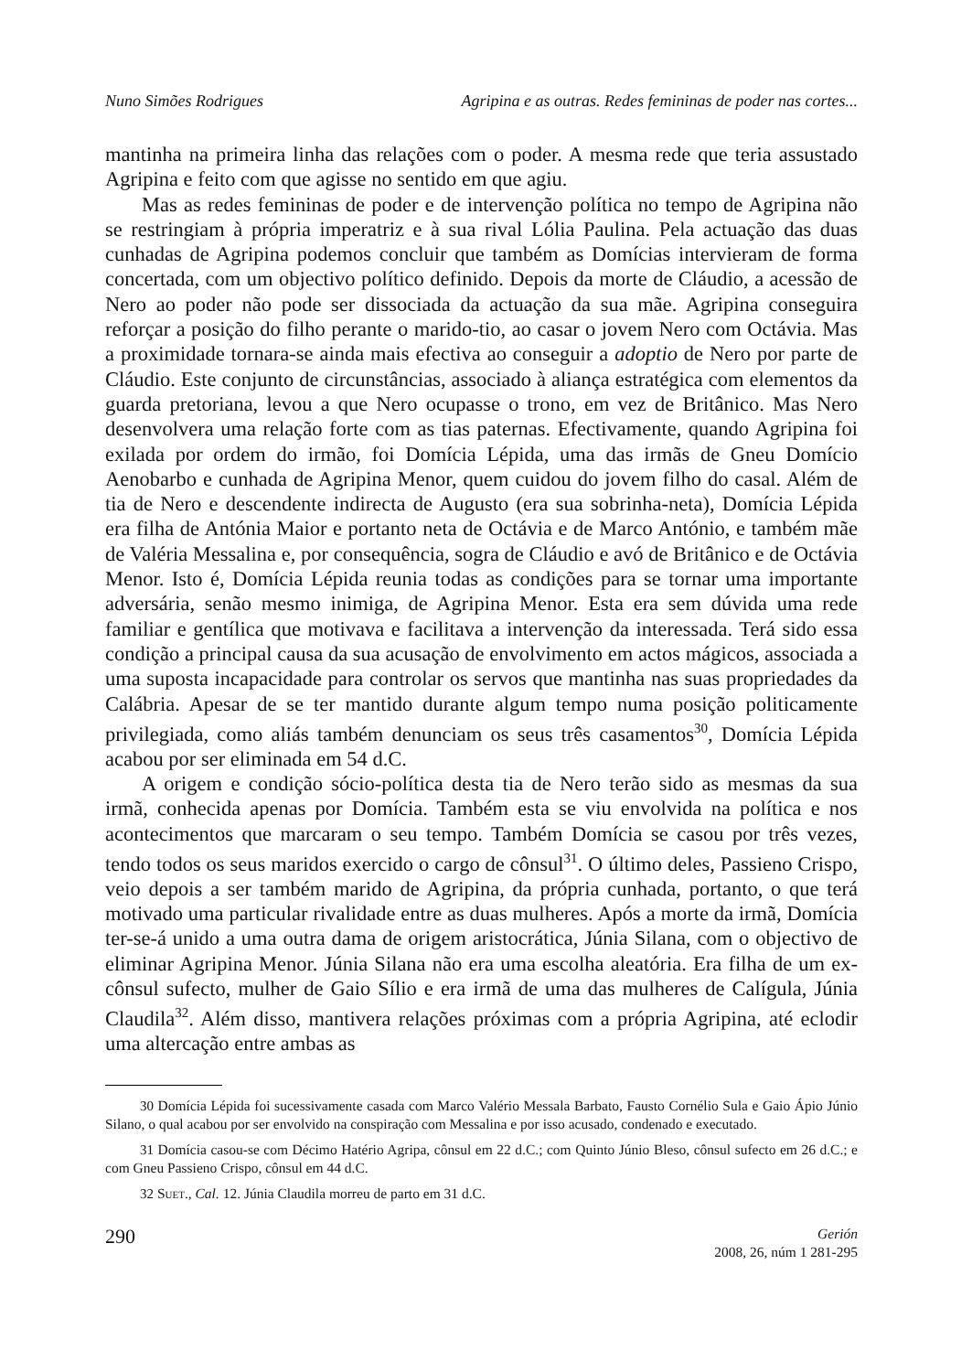Nuno Simões Rodrigues Agripina e as outras. Redes femininas de poder nas cortes...
mantinha na primeira linha das relações com o poder. A mesma rede que teria assustado Agripina e feito com que agisse no sentido em que agiu.
Mas as redes femininas de poder e de intervenção política no tempo de Agripina não se restringiam à própria imperatriz e à sua rival Lólia Paulina. Pela actuação das duas cunhadas de Agripina podemos concluir que também as Domícias intervieram de forma concertada, com um objectivo político definido. Depois da morte de Cláudio, a acessão de Nero ao poder não pode ser dissociada da actuação da sua mãe. Agripina conseguira reforçar a posição do filho perante o marido-tio, ao casar o jovem Nero com Octávia. Mas a proximidade tornara-se ainda mais efectiva ao conseguir a adoptio de Nero por parte de Cláudio. Este conjunto de circunstâncias, associado à aliança estratégica com elementos da guarda pretoriana, levou a que Nero ocupasse o trono, em vez de Britânico. Mas Nero desenvolvera uma relação forte com as tias paternas. Efectivamente, quando Agripina foi exilada por ordem do irmão, foi Domícia Lépida, uma das irmãs de Gneu Domício Aenobarbo e cunhada de Agripina Menor, quem cuidou do jovem filho do casal. Além de tia de Nero e descendente indirecta de Augusto (era sua sobrinha-neta), Domícia Lépida era filha de Antónia Maior e portanto neta de Octávia e de Marco António, e também mãe de Valéria Messalina e, por consequência, sogra de Cláudio e avó de Britânico e de Octávia Menor. Isto é, Domícia Lépida reunia todas as condições para se tornar uma importante adversária, senão mesmo inimiga, de Agripina Menor. Esta era sem dúvida uma rede familiar e gentílica que motivava e facilitava a intervenção da interessada. Terá sido essa condição a principal causa da sua acusação de envolvimento em actos mágicos, associada a uma suposta incapacidade para controlar os servos que mantinha nas suas propriedades da Calábria. Apesar de se ter mantido durante algum tempo numa posição politicamente privilegiada, como aliás também denunciam os seus três casamentos<sup>30</sup>, Domícia Lépida acabou por ser eliminada em 54 d.C.
A origem e condição sócio-política desta tia de Nero terão sido as mesmas da sua irmã, conhecida apenas por Domícia. Também esta se viu envolvida na política e nos acontecimentos que marcaram o seu tempo. Também Domícia se casou por três vezes, tendo todos os seus maridos exercido o cargo de cônsul<sup>31</sup>. O último deles, Passieno Crispo, veio depois a ser também marido de Agripina, da própria cunhada, portanto, o que terá motivado uma particular rivalidade entre as duas mulheres. Após a morte da irmã, Domícia ter-se-á unido a uma outra dama de origem aristocrática, Júnia Silana, com o objectivo de eliminar Agripina Menor. Júnia Silana não era uma escolha aleatória. Era filha de um ex-cônsul sufecto, mulher de Gaio Sílio e era irmã de uma das mulheres de Calígula, Júnia Claudila<sup>32</sup>. Além disso, mantivera relações próximas com a própria Agripina, até eclodir uma altercação entre ambas as
<sup>30</sup> Domícia Lépida foi sucessivamente casada com Marco Valério Messala Barbato, Fausto Cornélio Sula e Gaio Ápio Júnio Silano, o qual acabou por ser envolvido na conspiração com Messalina e por isso acusado, condenado e executado.
<sup>31</sup> Domícia casou-se com Décimo Hatério Agripa, cônsul em 22 d.C.; com Quinto Júnio Bleso, cônsul sufecto em 26 d.C.; e com Gneu Passieno Crispo, cônsul em 44 d.C.
<sup>32</sup> Suet., Cal. 12. Júnia Claudila morreu de parto em 31 d.C.
290
Gerión
2008, 26, núm 1 281-295